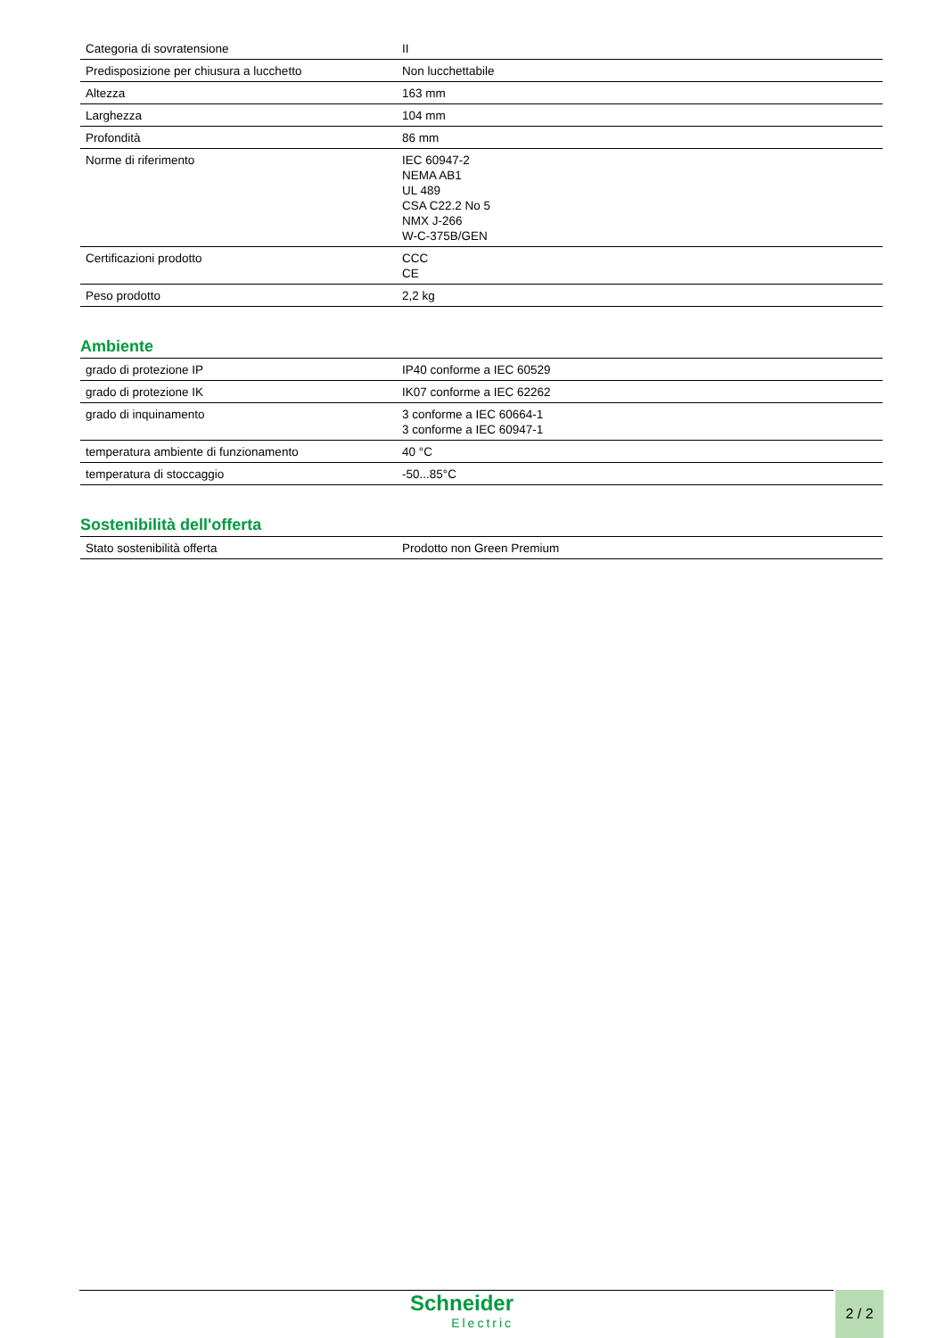| Categoria di sovratensione | II |
| Predisposizione per chiusura a lucchetto | Non lucchettabile |
| Altezza | 163 mm |
| Larghezza | 104 mm |
| Profondità | 86 mm |
| Norme di riferimento | IEC 60947-2 NEMA AB1 UL 489 CSA C22.2 No 5 NMX J-266 W-C-375B/GEN |
| Certificazioni prodotto | CCC CE |
| Peso prodotto | 2,2 kg |
Ambiente
| grado di protezione IP | IP40 conforme a IEC 60529 |
| grado di protezione IK | IK07 conforme a IEC 62262 |
| grado di inquinamento | 3 conforme a IEC 60664-1 3 conforme a IEC 60947-1 |
| temperatura ambiente di funzionamento | 40 °C |
| temperatura di stoccaggio | -50...85°C |
Sostenibilità dell'offerta
| Stato sostenibilità offerta | Prodotto non Green Premium |
Schneider
Electric
2 / 2